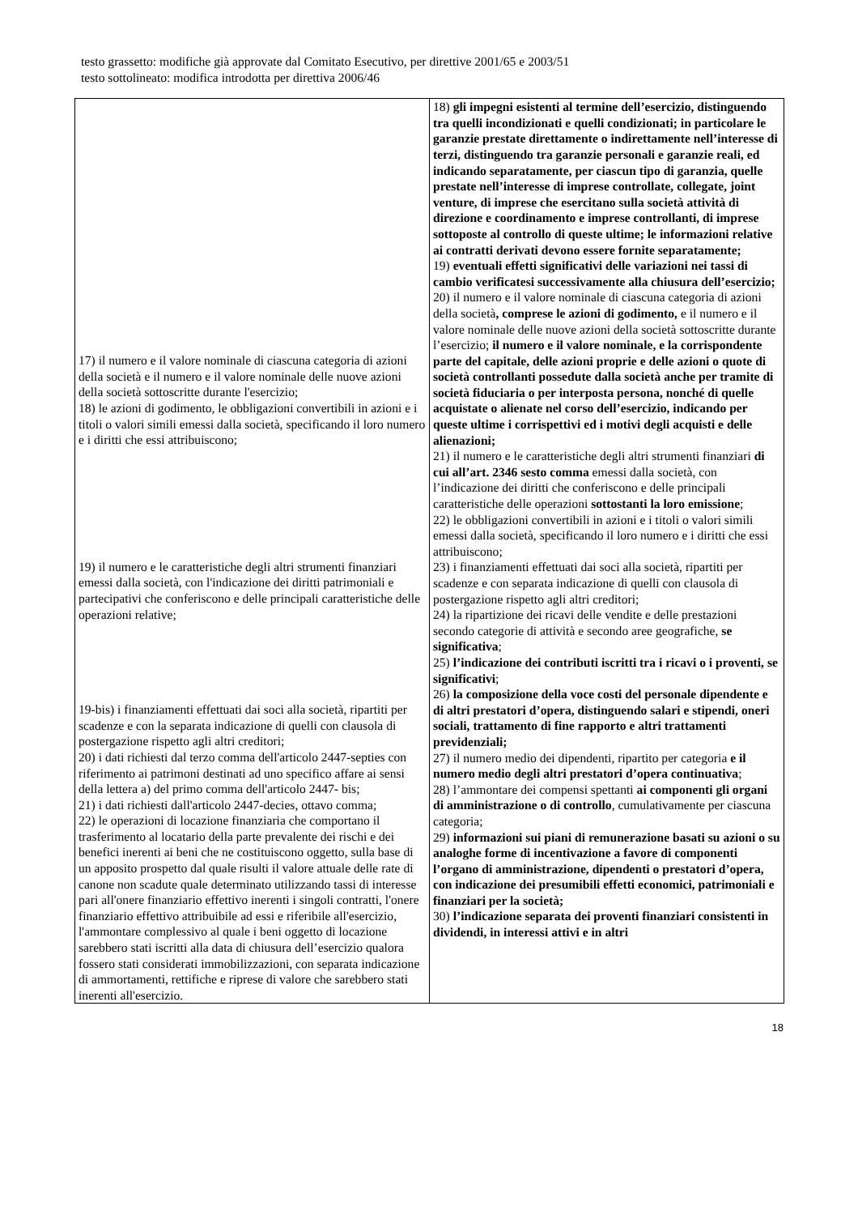testo grassetto: modifiche già approvate dal Comitato Esecutivo, per direttive 2001/65 e 2003/51
testo sottolineato: modifica introdotta per direttiva 2006/46
| 17) il numero e il valore nominale di ciascuna categoria di azioni della società e il numero e il valore nominale delle nuove azioni della società sottoscritte durante l'esercizio; 18) le azioni di godimento, le obbligazioni convertibili in azioni e i titoli o valori simili emessi dalla società, specificando il loro numero e i diritti che essi attribuiscono; 19) il numero e le caratteristiche degli altri strumenti finanziari emessi dalla società, con l'indicazione dei diritti patrimoniali e partecipativi che conferiscono e delle principali caratteristiche delle operazioni relative; 19-bis) i finanziamenti effettuati dai soci alla società, ripartiti per scadenze e con la separata indicazione di quelli con clausola di postergazione rispetto agli altri creditori; 20) i dati richiesti dal terzo comma dell'articolo 2447-septies con riferimento ai patrimoni destinati ad uno specifico affare ai sensi della lettera a) del primo comma dell'articolo 2447- bis; 21) i dati richiesti dall'articolo 2447-decies, ottavo comma; 22) le operazioni di locazione finanziaria che comportano il trasferimento al locatario della parte prevalente dei rischi e dei benefici inerenti ai beni che ne costituiscono oggetto, sulla base di un apposito prospetto dal quale risulti il valore attuale delle rate di canone non scadute quale determinato utilizzando tassi di interesse pari all'onere finanziario effettivo inerenti i singoli contratti, l'onere finanziario effettivo attribuibile ad essi e riferibile all'esercizio, l'ammontare complessivo al quale i beni oggetto di locazione sarebbero stati iscritti alla data di chiusura dell’esercizio qualora fossero stati considerati immobilizzazioni, con separata indicazione di ammortamenti, rettifiche e riprese di valore che sarebbero stati inerenti all'esercizio. | 18) gli impegni esistenti al termine dell’esercizio, distinguendo tra quelli incondizionati e quelli condizionati; in particolare le garanzie prestate direttamente o indirettamente nell’interesse di terzi, distinguendo tra garanzie personali e garanzie reali, ed indicando separatamente, per ciascun tipo di garanzia, quelle prestate nell’interesse di imprese controllate, collegate, joint venture, di imprese che esercitano sulla società attività di direzione e coordinamento e imprese controllanti, di imprese sottoposte al controllo di queste ultime; le informazioni relative ai contratti derivati devono essere fornite separatamente; 19) eventuali effetti significativi delle variazioni nei tassi di cambio verificatesi successivamente alla chiusura dell’esercizio; 20) il numero e il valore nominale di ciascuna categoria di azioni della società , comprese le azioni di godimento, e il numero e il valore nominale delle nuove azioni della società sottoscritte durante l’esercizio; il numero e il valore nominale, e la corrispondente parte del capitale, delle azioni proprie e delle azioni o quote di società controllanti possedute dalla società anche per tramite di società fiduciaria o per interposta persona, nonché di quelle acquistate o alienate nel corso dell’esercizio, indicando per queste ultime i corrispettivi ed i motivi degli acquisti e delle alienazioni; 21) il numero e le caratteristiche degli altri strumenti finanziari di cui all’art. 2346 sesto comma emessi dalla società, con l’indicazione dei diritti che conferiscono e delle principali caratteristiche delle operazioni sottostanti la loro emissione ; 22) le obbligazioni convertibili in azioni e i titoli o valori simili emessi dalla società, specificando il loro numero e i diritti che essi attribuiscono; 23) i finanziamenti effettuati dai soci alla società, ripartiti per scadenze e con separata indicazione di quelli con clausola di postergazione rispetto agli altri creditori; 24) la ripartizione dei ricavi delle vendite e delle prestazioni secondo categorie di attività e secondo aree geografiche, se significativa ; 25) l’indicazione dei contributi iscritti tra i ricavi o i proventi, se significativi ; 26) la composizione della voce costi del personale dipendente e di altri prestatori d’opera, distinguendo salari e stipendi, oneri sociali, trattamento di fine rapporto e altri trattamenti previdenziali; 27) il numero medio dei dipendenti, ripartito per categoria e il numero medio degli altri prestatori d’opera continuativa ; 28) l’ammontare dei compensi spettanti ai componenti gli organi di amministrazione o di controllo , cumulativamente per ciascuna categoria; 29) informazioni sui piani di remunerazione basati su azioni o su analoghe forme di incentivazione a favore di componenti l’organo di amministrazione, dipendenti o prestatori d’opera, con indicazione dei presumibili effetti economici, patrimoniali e finanziari per la società; 30) l’indicazione separata dei proventi finanziari consistenti in dividendi, in interessi attivi e in altri |
18